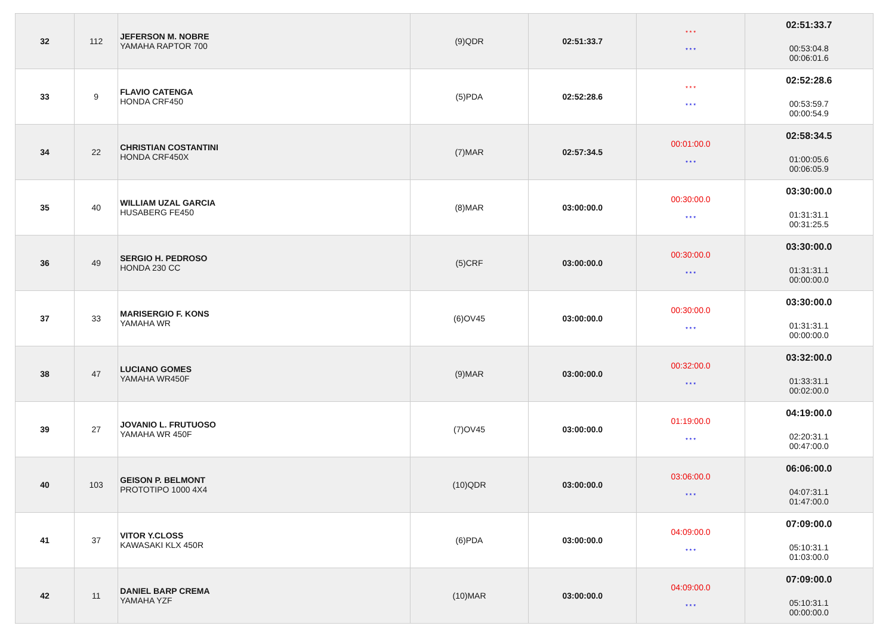| 32 | 112 | JEFERSON M. NOBRE YAMAHA RAPTOR 700 | (9)QDR | 02:51:33.7 | * * * * * * | 02:51:33.7 00:53:04.8 00:06:01.6 |
| 33 | 9 | FLAVIO CATENGA HONDA CRF450 | (5)PDA | 02:52:28.6 | * * * * * * | 02:52:28.6 00:53:59.7 00:00:54.9 |
| 34 | 22 | CHRISTIAN COSTANTINI HONDA CRF450X | (7)MAR | 02:57:34.5 | 00:01:00.0 * * * | 02:58:34.5 01:00:05.6 00:06:05.9 |
| 35 | 40 | WILLIAM UZAL GARCIA HUSABERG FE450 | (8)MAR | 03:00:00.0 | 00:30:00.0 * * * | 03:30:00.0 01:31:31.1 00:31:25.5 |
| 36 | 49 | SERGIO H. PEDROSO HONDA 230 CC | (5)CRF | 03:00:00.0 | 00:30:00.0 * * * | 03:30:00.0 01:31:31.1 00:00:00.0 |
| 37 | 33 | MARISERGIO F. KONS YAMAHA WR | (6)OV45 | 03:00:00.0 | 00:30:00.0 * * * | 03:30:00.0 01:31:31.1 00:00:00.0 |
| 38 | 47 | LUCIANO GOMES YAMAHA WR450F | (9)MAR | 03:00:00.0 | 00:32:00.0 * * * | 03:32:00.0 01:33:31.1 00:02:00.0 |
| 39 | 27 | JOVANIO L. FRUTUOSO YAMAHA WR 450F | (7)OV45 | 03:00:00.0 | 01:19:00.0 * * * | 04:19:00.0 02:20:31.1 00:47:00.0 |
| 40 | 103 | GEISON P. BELMONT PROTOTIPO 1000 4X4 | (10)QDR | 03:00:00.0 | 03:06:00.0 * * * | 06:06:00.0 04:07:31.1 01:47:00.0 |
| 41 | 37 | VITOR Y.CLOSS KAWASAKI KLX 450R | (6)PDA | 03:00:00.0 | 04:09:00.0 * * * | 07:09:00.0 05:10:31.1 01:03:00.0 |
| 42 | 11 | DANIEL BARP CREMA YAMAHA YZF | (10)MAR | 03:00:00.0 | 04:09:00.0 * * * | 07:09:00.0 05:10:31.1 00:00:00.0 |